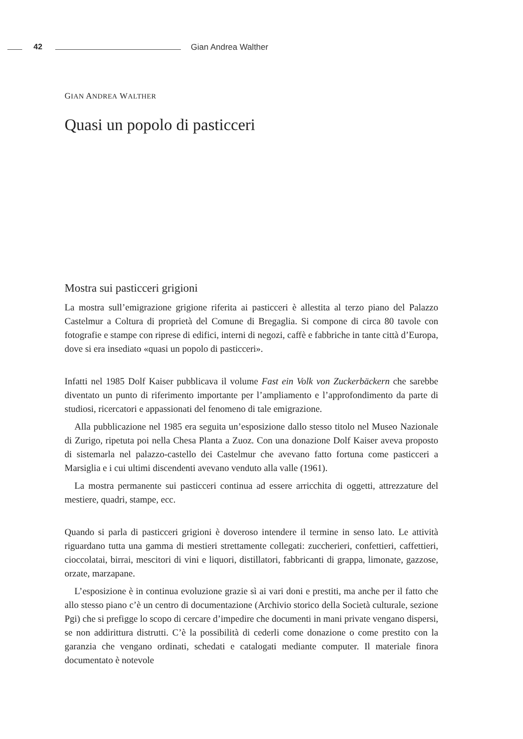42 Gian Andrea Walther
GIAN ANDREA WALTHER
Quasi un popolo di pasticceri
Mostra sui pasticceri grigioni
La mostra sull’emigrazione grigione riferita ai pasticceri è allestita al terzo piano del Palazzo Castelmur a Coltura di proprietà del Comune di Bregaglia. Si compone di circa 80 tavole con fotografie e stampe con riprese di edifici, interni di negozi, caffè e fabbriche in tante città d’Europa, dove si era insediato «quasi un popolo di pasticceri».
Infatti nel 1985 Dolf Kaiser pubblicava il volume Fast ein Volk von Zuckerbäckern che sarebbe diventato un punto di riferimento importante per l’ampliamento e l’approfondimento da parte di studiosi, ricercatori e appassionati del fenomeno di tale emigrazione.
Alla pubblicazione nel 1985 era seguita un’esposizione dallo stesso titolo nel Museo Nazionale di Zurigo, ripetuta poi nella Chesa Planta a Zuoz. Con una donazione Dolf Kaiser aveva proposto di sistemarla nel palazzo-castello dei Castelmur che avevano fatto fortuna come pasticceri a Marsiglia e i cui ultimi discendenti avevano venduto alla valle (1961).
La mostra permanente sui pasticceri continua ad essere arricchita di oggetti, attrezzature del mestiere, quadri, stampe, ecc.
Quando si parla di pasticceri grigioni è doveroso intendere il termine in senso lato. Le attività riguardano tutta una gamma di mestieri strettamente collegati: zuccherieri, confettieri, caffettieri, cioccolatai, birrai, mescitori di vini e liquori, distillatori, fabbricanti di grappa, limonate, gazzose, orzate, marzapane.
L’esposizione è in continua evoluzione grazie sì ai vari doni e prestiti, ma anche per il fatto che allo stesso piano c’è un centro di documentazione (Archivio storico della Società culturale, sezione Pgi) che si prefigge lo scopo di cercare d’impedire che documenti in mani private vengano dispersi, se non addirittura distrutti. C’è la possibilità di cederli come donazione o come prestito con la garanzia che vengano ordinati, schedati e catalogati mediante computer. Il materiale finora documentato è notevole